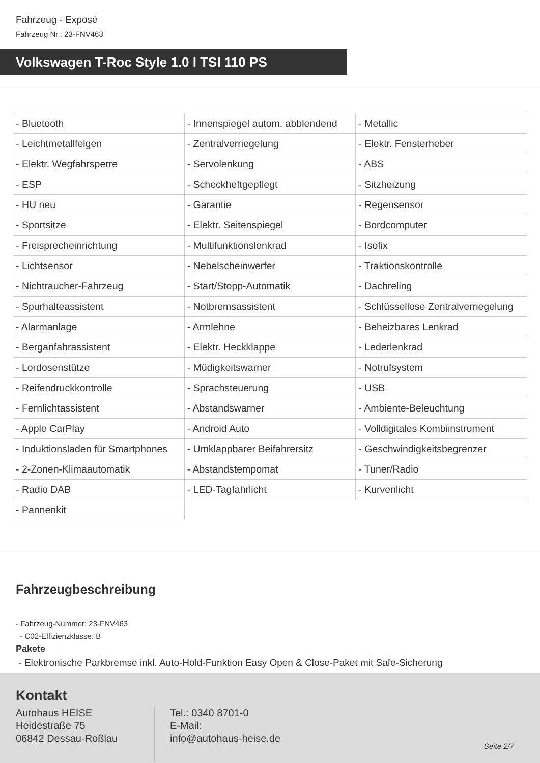Fahrzeug - Exposé
Fahrzeug Nr.: 23-FNV463
Volkswagen T-Roc Style 1.0 l TSI 110 PS
| - Bluetooth | - Innenspiegel autom. abblendend | - Metallic |
| - Leichtmetallfelgen | - Zentralverriegelung | - Elektr. Fensterheber |
| - Elektr. Wegfahrsperre | - Servolenkung | - ABS |
| - ESP | - Scheckheftgepflegt | - Sitzheizung |
| - HU neu | - Garantie | - Regensensor |
| - Sportsitze | - Elektr. Seitenspiegel | - Bordcomputer |
| - Freisprecheinrichtung | - Multifunktionslenkrad | - Isofix |
| - Lichtsensor | - Nebelscheinwerfer | - Traktionskontrolle |
| - Nichtraucher-Fahrzeug | - Start/Stopp-Automatik | - Dachreling |
| - Spurhalteassistent | - Notbremsassistent | - Schlüssellose Zentralverriegelung |
| - Alarmanlage | - Armlehne | - Beheizbares Lenkrad |
| - Berganfahrassistent | - Elektr. Heckklappe | - Lederlenkrad |
| - Lordosenstütze | - Müdigkeitswarner | - Notrufsystem |
| - Reifendruckkontrolle | - Sprachsteuerung | - USB |
| - Fernlichtassistent | - Abstandswarner | - Ambiente-Beleuchtung |
| - Apple CarPlay | - Android Auto | - Volldigitales Kombiinstrument |
| - Induktionsladen für Smartphones | - Umklappbarer Beifahrersitz | - Geschwindigkeitsbegrenzer |
| - 2-Zonen-Klimaautomatik | - Abstandstempomat | - Tuner/Radio |
| - Radio DAB | - LED-Tagfahrlicht | - Kurvenlicht |
| - Pannenkit | | |
Fahrzeugbeschreibung
- Fahrzeug-Nummer: 23-FNV463
- C02-Effizienzklasse: B
Pakete
- Elektronische Parkbremse inkl. Auto-Hold-Funktion Easy Open & Close-Paket mit Safe-Sicherung
Kontakt
Autohaus HEISE
Heidestraße 75
06842 Dessau-Roßlau
Tel.: 0340 8701-0
E-Mail:
info@autohaus-heise.de
Seite 2/7